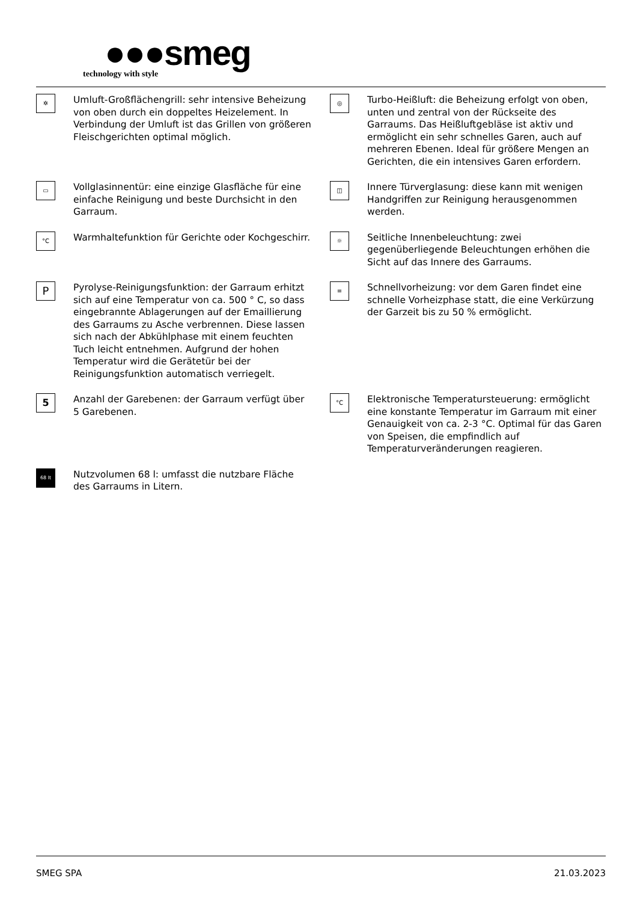●●●smeg
technology with style
✲
Umluft-Großflächengrill: sehr intensive Beheizung von oben durch ein doppeltes Heizelement. In Verbindung der Umluft ist das Grillen von größeren Fleischgerichten optimal möglich.
◎
Turbo-Heißluft: die Beheizung erfolgt von oben, unten und zentral von der Rückseite des Garraums. Das Heißluftgebläse ist aktiv und ermöglicht ein sehr schnelles Garen, auch auf mehreren Ebenen. Ideal für größere Mengen an Gerichten, die ein intensives Garen erfordern.
▭
Vollglasinnentür: eine einzige Glasfläche für eine einfache Reinigung und beste Durchsicht in den Garraum.
◫
Innere Türverglasung: diese kann mit wenigen Handgriffen zur Reinigung herausgenommen werden.
°C
Warmhaltefunktion für Gerichte oder Kochgeschirr.
☼
Seitliche Innenbeleuchtung: zwei gegenüberliegende Beleuchtungen erhöhen die Sicht auf das Innere des Garraums.
P
Pyrolyse-Reinigungsfunktion: der Garraum erhitzt sich auf eine Temperatur von ca. 500 ° C, so dass eingebrannte Ablagerungen auf der Emaillierung des Garraums zu Asche verbrennen. Diese lassen sich nach der Abkühlphase mit einem feuchten Tuch leicht entnehmen. Aufgrund der hohen Temperatur wird die Gerätetür bei der Reinigungsfunktion automatisch verriegelt.
≡
Schnellvorheizung: vor dem Garen findet eine schnelle Vorheizphase statt, die eine Verkürzung der Garzeit bis zu 50 % ermöglicht.
5
Anzahl der Garebenen: der Garraum verfügt über 5 Garebenen.
°C
Elektronische Temperatursteuerung: ermöglicht eine konstante Temperatur im Garraum mit einer Genauigkeit von ca. 2-3 °C. Optimal für das Garen von Speisen, die empfindlich auf Temperaturveränderungen reagieren.
68 lt
Nutzvolumen 68 l: umfasst die nutzbare Fläche des Garraums in Litern.
SMEG SPA 21.03.2023